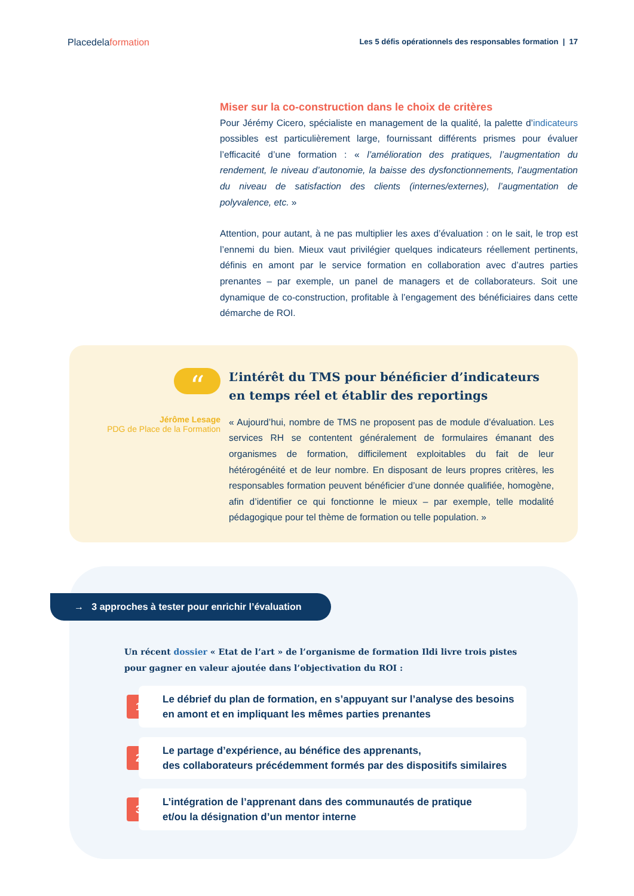Placedelaformation
Les 5 défis opérationnels des responsables formation | 17
Miser sur la co-construction dans le choix de critères
Pour Jérémy Cicero, spécialiste en management de la qualité, la palette d’indicateurs possibles est particulièrement large, fournissant différents prismes pour évaluer l’efficacité d’une formation : « l’amélioration des pratiques, l’augmentation du rendement, le niveau d’autonomie, la baisse des dysfonctionnements, l’augmentation du niveau de satisfaction des clients (internes/externes), l’augmentation de polyvalence, etc. »
Attention, pour autant, à ne pas multiplier les axes d’évaluation : on le sait, le trop est l’ennemi du bien. Mieux vaut privilégier quelques indicateurs réellement pertinents, définis en amont par le service formation en collaboration avec d’autres parties prenantes – par exemple, un panel de managers et de collaborateurs. Soit une dynamique de co-construction, profitable à l’engagement des bénéficiaires dans cette démarche de ROI.
“
Jérôme Lesage
PDG de Place de la Formation
L’intérêt du TMS pour bénéficier d’indicateurs
en temps réel et établir des reportings
« Aujourd’hui, nombre de TMS ne proposent pas de module d’évaluation. Les services RH se contentent généralement de formulaires émanant des organismes de formation, difficilement exploitables du fait de leur hétérogénéité et de leur nombre. En disposant de leurs propres critères, les responsables formation peuvent bénéficier d’une donnée qualifiée, homogène, afin d’identifier ce qui fonctionne le mieux – par exemple, telle modalité pédagogique pour tel thème de formation ou telle population. »
→ 3 approches à tester pour enrichir l’évaluation
Un récent dossier « Etat de l’art » de l’organisme de formation Ildi livre trois pistes pour gagner en valeur ajoutée dans l’objectivation du ROI :
1
Le débrief du plan de formation, en s’appuyant sur l’analyse des besoins en amont et en impliquant les mêmes parties prenantes
2
Le partage d’expérience, au bénéfice des apprenants,
des collaborateurs précédemment formés par des dispositifs similaires
3
L’intégration de l’apprenant dans des communautés de pratique
et/ou la désignation d’un mentor interne